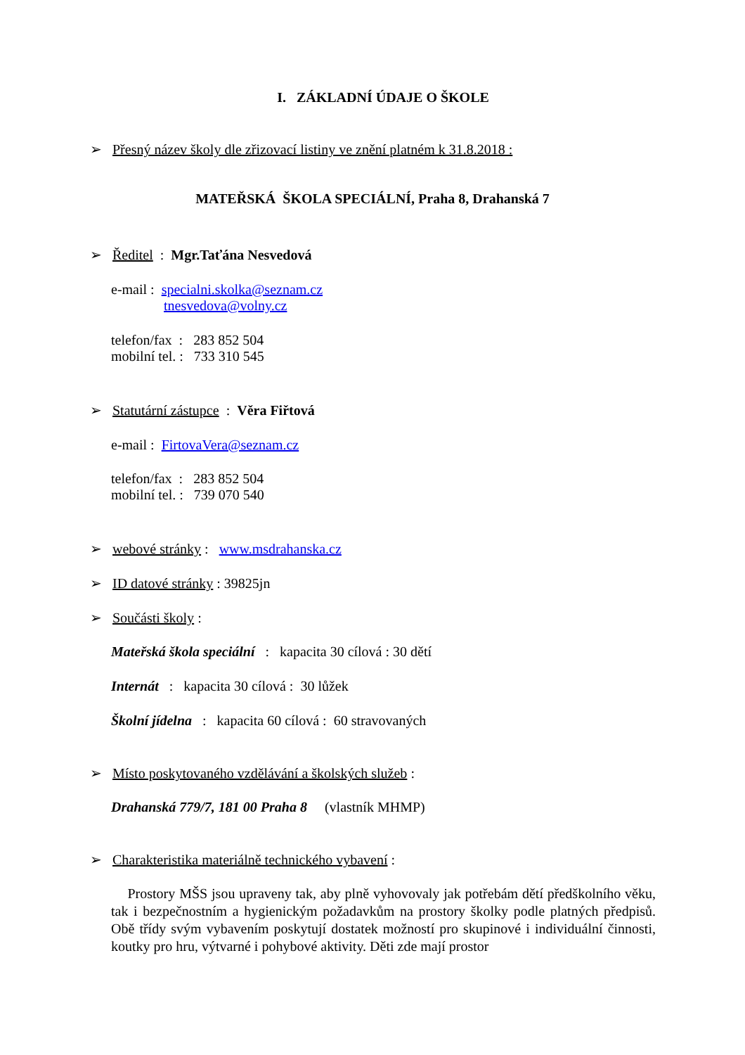I. ZÁKLADNÍ ÚDAJE O ŠKOLE
➢ Přesný název školy dle zřizovací listiny ve znění platném k 31.8.2018 :
MATEŘSKÁ ŠKOLA SPECIÁLNÍ, Praha 8, Drahanská 7
➢ Ředitel : Mgr.Taťána Nesvedová
e-mail : specialni.skolka@seznam.cz
tnesvedova@volny.cz
telefon/fax : 283 852 504
mobilní tel. : 733 310 545
➢ Statutární zástupce : Věra Fiřtová
e-mail : FirtovaVera@seznam.cz
telefon/fax : 283 852 504
mobilní tel. : 739 070 540
➢ webové stránky : www.msdrahanska.cz
➢ ID datové stránky : 39825jn
➢ Součásti školy :
Mateřská škola speciální : kapacita 30 cílová : 30 dětí
Internát : kapacita 30 cílová : 30 lůžek
Školní jídelna : kapacita 60 cílová : 60 stravovaných
➢ Místo poskytovaného vzdělávání a školských služeb :
Drahanská 779/7, 181 00 Praha 8 (vlastník MHMP)
➢ Charakteristika materiálně technického vybavení :
Prostory MŠS jsou upraveny tak, aby plně vyhovovaly jak potřebám dětí předškolního věku, tak i bezpečnostním a hygienickým požadavkům na prostory školky podle platných předpisů. Obě třídy svým vybavením poskytují dostatek možností pro skupinové i individuální činnosti, koutky pro hru, výtvarné i pohybové aktivity. Děti zde mají prostor